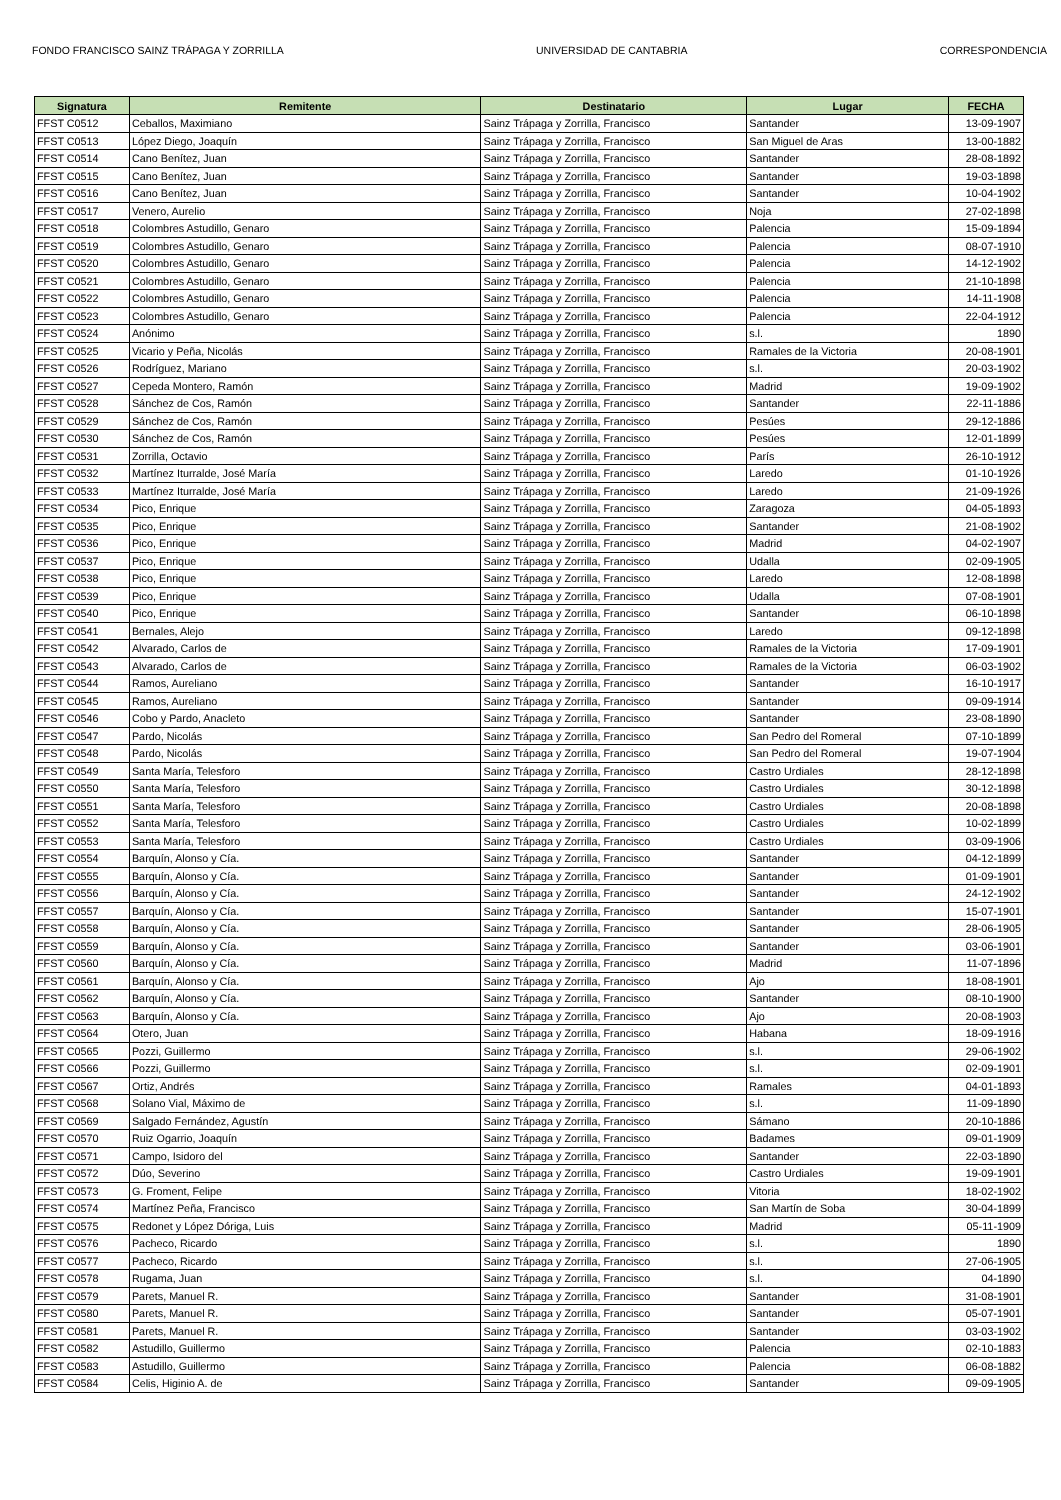FONDO FRANCISCO SAINZ TRÁPAGA Y ZORRILLA UNIVERSIDAD DE CANTABRIA CORRESPONDENCIA
| Signatura | Remitente | Destinatario | Lugar | FECHA |
| --- | --- | --- | --- | --- |
| FFST C0512 | Ceballos, Maximiano | Sainz Trápaga y Zorrilla, Francisco | Santander | 13-09-1907 |
| FFST C0513 | López Diego, Joaquín | Sainz Trápaga y Zorrilla, Francisco | San Miguel de Aras | 13-00-1882 |
| FFST C0514 | Cano Benítez, Juan | Sainz Trápaga y Zorrilla, Francisco | Santander | 28-08-1892 |
| FFST C0515 | Cano Benítez, Juan | Sainz Trápaga y Zorrilla, Francisco | Santander | 19-03-1898 |
| FFST C0516 | Cano Benítez, Juan | Sainz Trápaga y Zorrilla, Francisco | Santander | 10-04-1902 |
| FFST C0517 | Venero, Aurelio | Sainz Trápaga y Zorrilla, Francisco | Noja | 27-02-1898 |
| FFST C0518 | Colombres Astudillo, Genaro | Sainz Trápaga y Zorrilla, Francisco | Palencia | 15-09-1894 |
| FFST C0519 | Colombres Astudillo, Genaro | Sainz Trápaga y Zorrilla, Francisco | Palencia | 08-07-1910 |
| FFST C0520 | Colombres Astudillo, Genaro | Sainz Trápaga y Zorrilla, Francisco | Palencia | 14-12-1902 |
| FFST C0521 | Colombres Astudillo, Genaro | Sainz Trápaga y Zorrilla, Francisco | Palencia | 21-10-1898 |
| FFST C0522 | Colombres Astudillo, Genaro | Sainz Trápaga y Zorrilla, Francisco | Palencia | 14-11-1908 |
| FFST C0523 | Colombres Astudillo, Genaro | Sainz Trápaga y Zorrilla, Francisco | Palencia | 22-04-1912 |
| FFST C0524 | Anónimo | Sainz Trápaga y Zorrilla, Francisco | s.l. | 1890 |
| FFST C0525 | Vicario y Peña, Nicolás | Sainz Trápaga y Zorrilla, Francisco | Ramales de la Victoria | 20-08-1901 |
| FFST C0526 | Rodríguez, Mariano | Sainz Trápaga y Zorrilla, Francisco | s.l. | 20-03-1902 |
| FFST C0527 | Cepeda Montero, Ramón | Sainz Trápaga y Zorrilla, Francisco | Madrid | 19-09-1902 |
| FFST C0528 | Sánchez de Cos, Ramón | Sainz Trápaga y Zorrilla, Francisco | Santander | 22-11-1886 |
| FFST C0529 | Sánchez de Cos, Ramón | Sainz Trápaga y Zorrilla, Francisco | Pesúes | 29-12-1886 |
| FFST C0530 | Sánchez de Cos, Ramón | Sainz Trápaga y Zorrilla, Francisco | Pesúes | 12-01-1899 |
| FFST C0531 | Zorrilla, Octavio | Sainz Trápaga y Zorrilla, Francisco | París | 26-10-1912 |
| FFST C0532 | Martínez Iturralde, José María | Sainz Trápaga y Zorrilla, Francisco | Laredo | 01-10-1926 |
| FFST C0533 | Martínez Iturralde, José María | Sainz Trápaga y Zorrilla, Francisco | Laredo | 21-09-1926 |
| FFST C0534 | Pico, Enrique | Sainz Trápaga y Zorrilla, Francisco | Zaragoza | 04-05-1893 |
| FFST C0535 | Pico, Enrique | Sainz Trápaga y Zorrilla, Francisco | Santander | 21-08-1902 |
| FFST C0536 | Pico, Enrique | Sainz Trápaga y Zorrilla, Francisco | Madrid | 04-02-1907 |
| FFST C0537 | Pico, Enrique | Sainz Trápaga y Zorrilla, Francisco | Udalla | 02-09-1905 |
| FFST C0538 | Pico, Enrique | Sainz Trápaga y Zorrilla, Francisco | Laredo | 12-08-1898 |
| FFST C0539 | Pico, Enrique | Sainz Trápaga y Zorrilla, Francisco | Udalla | 07-08-1901 |
| FFST C0540 | Pico, Enrique | Sainz Trápaga y Zorrilla, Francisco | Santander | 06-10-1898 |
| FFST C0541 | Bernales, Alejo | Sainz Trápaga y Zorrilla, Francisco | Laredo | 09-12-1898 |
| FFST C0542 | Alvarado, Carlos de | Sainz Trápaga y Zorrilla, Francisco | Ramales de la Victoria | 17-09-1901 |
| FFST C0543 | Alvarado, Carlos de | Sainz Trápaga y Zorrilla, Francisco | Ramales de la Victoria | 06-03-1902 |
| FFST C0544 | Ramos, Aureliano | Sainz Trápaga y Zorrilla, Francisco | Santander | 16-10-1917 |
| FFST C0545 | Ramos, Aureliano | Sainz Trápaga y Zorrilla, Francisco | Santander | 09-09-1914 |
| FFST C0546 | Cobo y Pardo, Anacleto | Sainz Trápaga y Zorrilla, Francisco | Santander | 23-08-1890 |
| FFST C0547 | Pardo, Nicolás | Sainz Trápaga y Zorrilla, Francisco | San Pedro del Romeral | 07-10-1899 |
| FFST C0548 | Pardo, Nicolás | Sainz Trápaga y Zorrilla, Francisco | San Pedro del Romeral | 19-07-1904 |
| FFST C0549 | Santa María, Telesforo | Sainz Trápaga y Zorrilla, Francisco | Castro Urdiales | 28-12-1898 |
| FFST C0550 | Santa María, Telesforo | Sainz Trápaga y Zorrilla, Francisco | Castro Urdiales | 30-12-1898 |
| FFST C0551 | Santa María, Telesforo | Sainz Trápaga y Zorrilla, Francisco | Castro Urdiales | 20-08-1898 |
| FFST C0552 | Santa María, Telesforo | Sainz Trápaga y Zorrilla, Francisco | Castro Urdiales | 10-02-1899 |
| FFST C0553 | Santa María, Telesforo | Sainz Trápaga y Zorrilla, Francisco | Castro Urdiales | 03-09-1906 |
| FFST C0554 | Barquín, Alonso y Cía. | Sainz Trápaga y Zorrilla, Francisco | Santander | 04-12-1899 |
| FFST C0555 | Barquín, Alonso y Cía. | Sainz Trápaga y Zorrilla, Francisco | Santander | 01-09-1901 |
| FFST C0556 | Barquín, Alonso y Cía. | Sainz Trápaga y Zorrilla, Francisco | Santander | 24-12-1902 |
| FFST C0557 | Barquín, Alonso y Cía. | Sainz Trápaga y Zorrilla, Francisco | Santander | 15-07-1901 |
| FFST C0558 | Barquín, Alonso y Cía. | Sainz Trápaga y Zorrilla, Francisco | Santander | 28-06-1905 |
| FFST C0559 | Barquín, Alonso y Cía. | Sainz Trápaga y Zorrilla, Francisco | Santander | 03-06-1901 |
| FFST C0560 | Barquín, Alonso y Cía. | Sainz Trápaga y Zorrilla, Francisco | Madrid | 11-07-1896 |
| FFST C0561 | Barquín, Alonso y Cía. | Sainz Trápaga y Zorrilla, Francisco | Ajo | 18-08-1901 |
| FFST C0562 | Barquín, Alonso y Cía. | Sainz Trápaga y Zorrilla, Francisco | Santander | 08-10-1900 |
| FFST C0563 | Barquín, Alonso y Cía. | Sainz Trápaga y Zorrilla, Francisco | Ajo | 20-08-1903 |
| FFST C0564 | Otero, Juan | Sainz Trápaga y Zorrilla, Francisco | Habana | 18-09-1916 |
| FFST C0565 | Pozzi, Guillermo | Sainz Trápaga y Zorrilla, Francisco | s.l. | 29-06-1902 |
| FFST C0566 | Pozzi, Guillermo | Sainz Trápaga y Zorrilla, Francisco | s.l. | 02-09-1901 |
| FFST C0567 | Ortiz, Andrés | Sainz Trápaga y Zorrilla, Francisco | Ramales | 04-01-1893 |
| FFST C0568 | Solano Vial, Máximo de | Sainz Trápaga y Zorrilla, Francisco | s.l. | 11-09-1890 |
| FFST C0569 | Salgado Fernández, Agustín | Sainz Trápaga y Zorrilla, Francisco | Sámano | 20-10-1886 |
| FFST C0570 | Ruiz Ogarrio, Joaquín | Sainz Trápaga y Zorrilla, Francisco | Badames | 09-01-1909 |
| FFST C0571 | Campo, Isidoro del | Sainz Trápaga y Zorrilla, Francisco | Santander | 22-03-1890 |
| FFST C0572 | Dúo, Severino | Sainz Trápaga y Zorrilla, Francisco | Castro Urdiales | 19-09-1901 |
| FFST C0573 | G. Froment, Felipe | Sainz Trápaga y Zorrilla, Francisco | Vitoria | 18-02-1902 |
| FFST C0574 | Martínez Peña, Francisco | Sainz Trápaga y Zorrilla, Francisco | San Martín de Soba | 30-04-1899 |
| FFST C0575 | Redonet y López Dóriga, Luis | Sainz Trápaga y Zorrilla, Francisco | Madrid | 05-11-1909 |
| FFST C0576 | Pacheco, Ricardo | Sainz Trápaga y Zorrilla, Francisco | s.l. | 1890 |
| FFST C0577 | Pacheco, Ricardo | Sainz Trápaga y Zorrilla, Francisco | s.l. | 27-06-1905 |
| FFST C0578 | Rugama, Juan | Sainz Trápaga y Zorrilla, Francisco | s.l. | 04-1890 |
| FFST C0579 | Parets, Manuel R. | Sainz Trápaga y Zorrilla, Francisco | Santander | 31-08-1901 |
| FFST C0580 | Parets, Manuel R. | Sainz Trápaga y Zorrilla, Francisco | Santander | 05-07-1901 |
| FFST C0581 | Parets, Manuel R. | Sainz Trápaga y Zorrilla, Francisco | Santander | 03-03-1902 |
| FFST C0582 | Astudillo, Guillermo | Sainz Trápaga y Zorrilla, Francisco | Palencia | 02-10-1883 |
| FFST C0583 | Astudillo, Guillermo | Sainz Trápaga y Zorrilla, Francisco | Palencia | 06-08-1882 |
| FFST C0584 | Celis, Higinio A. de | Sainz Trápaga y Zorrilla, Francisco | Santander | 09-09-1905 |